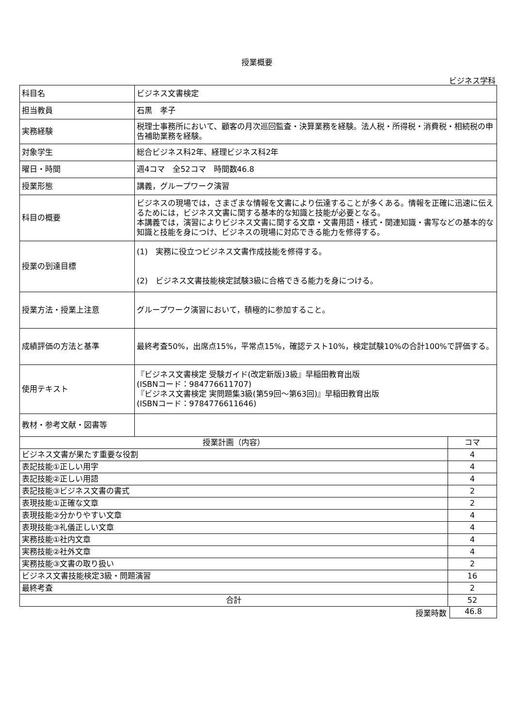授業概要
ビジネス学科
| 科目名 | ビジネス文書検定 | |
| 担当教員 | 石黒 孝子 | |
| 実務経験 | 税理士事務所において、顧客の月次巡回監査・決算業務を経験。法人税・所得税・消費税・相続税の申告補助業務を経験。 | |
| 対象学生 | 総合ビジネス科2年、経理ビジネス科2年 | |
| 曜日・時間 | 週4コマ 全52コマ 時間数46.8 | |
| 授業形態 | 講義，グループワーク演習 | |
| 科目の概要 | ビジネスの現場では，さまざまな情報を文書により伝達することが多くある。情報を正確に迅速に伝えるためには，ビジネス文書に関する基本的な知識と技能が必要となる。 本講義では，演習によりビジネス文書に関する文章・文書用語・様式・関連知識・書写などの基本的な知識と技能を身につけ、ビジネスの現場に対応できる能力を修得する。 | |
| 授業の到達目標 | (1) 実務に役立つビジネス文書作成技能を修得する。 (2) ビジネス文書技能検定試験3級に合格できる能力を身につける。 | |
| 授業方法・授業上注意 | グループワーク演習において，積極的に参加すること。 | |
| 成績評価の方法と基準 | 最終考査50%，出席点15%，平常点15%，確認テスト10%，検定試験10%の合計100%で評価する。 | |
| 使用テキスト | 『ビジネス文書検定 受験ガイド(改定新版)3級』早稲田教育出版 (ISBNコード：984776611707) 『ビジネス文書検定 実問題集3級(第59回～第63回)』早稲田教育出版 (ISBNコード：9784776611646) | |
| 教材・参考文献・図書等 | | |
| 授業計画（内容） | | コマ |
| ビジネス文書が果たす重要な役割 | | 4 |
| 表記技能①正しい用字 | | 4 |
| 表記技能②正しい用語 | | 4 |
| 表記技能③ビジネス文書の書式 | | 2 |
| 表現技能①正確な文章 | | 2 |
| 表現技能②分かりやすい文章 | | 4 |
| 表現技能③礼儀正しい文章 | | 4 |
| 実務技能①社内文章 | | 4 |
| 実務技能②社外文章 | | 4 |
| 実務技能③文書の取り扱い | | 2 |
| ビジネス文書技能検定3級・問題演習 | | 16 |
| 最終考査 | | 2 |
| 合計 | | 52 |
授業時数 46.8